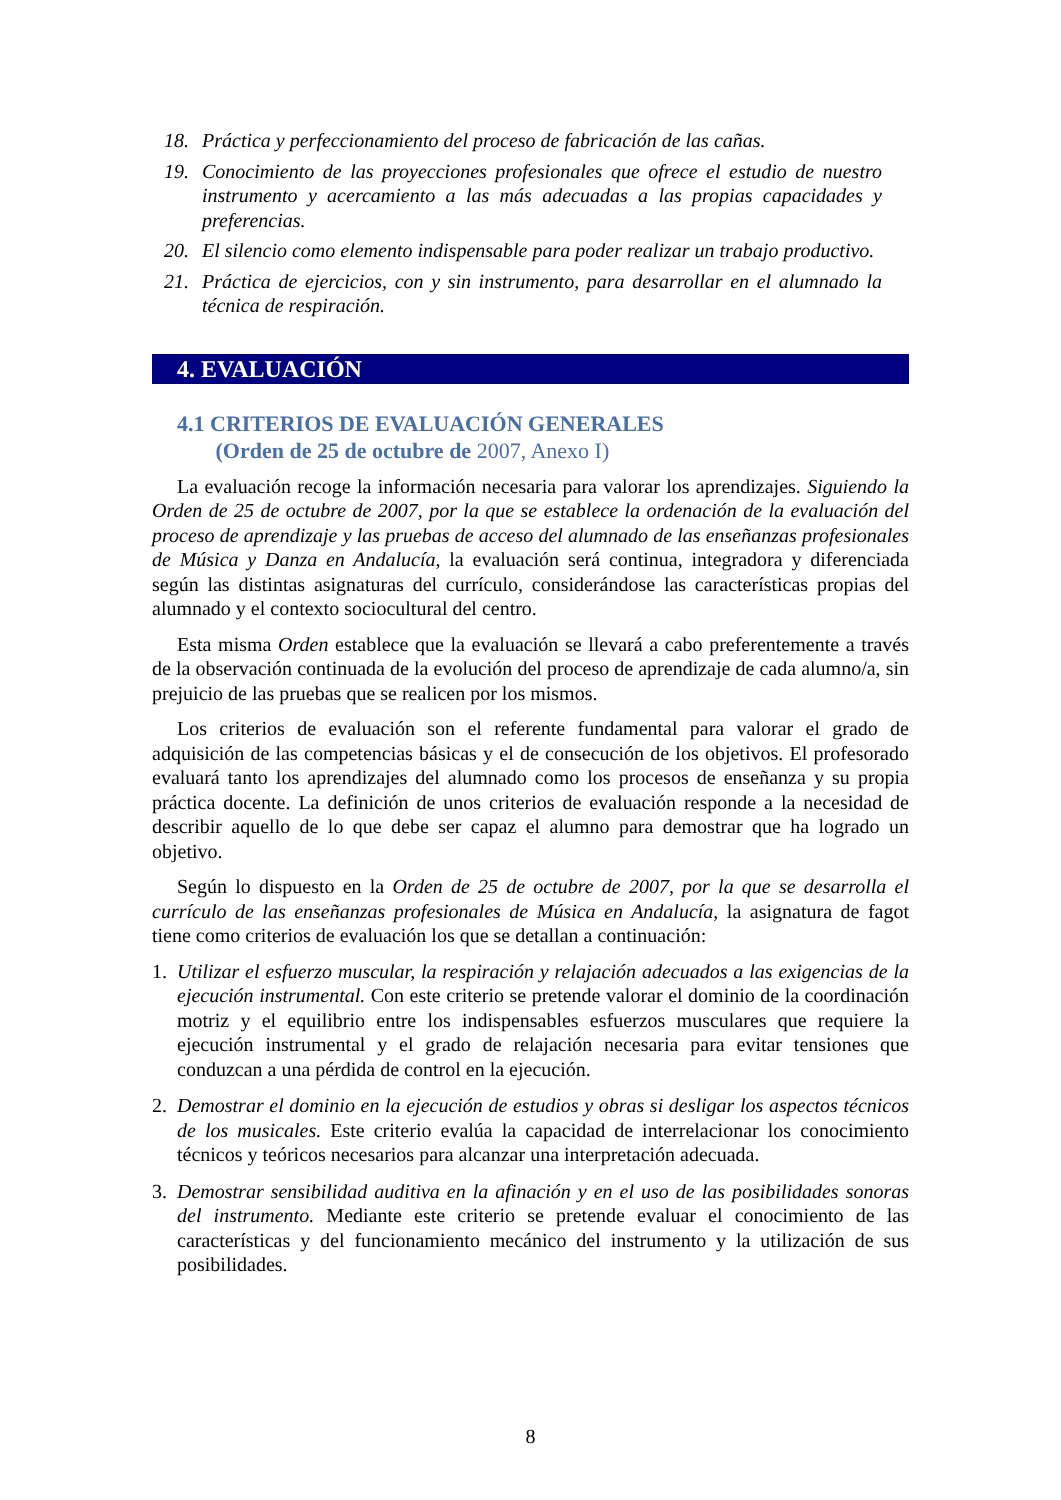18. Práctica y perfeccionamiento del proceso de fabricación de las cañas.
19. Conocimiento de las proyecciones profesionales que ofrece el estudio de nuestro instrumento y acercamiento a las más adecuadas a las propias capacidades y preferencias.
20. El silencio como elemento indispensable para poder realizar un trabajo productivo.
21. Práctica de ejercicios, con y sin instrumento, para desarrollar en el alumnado la técnica de respiración.
4. EVALUACIÓN
4.1 CRITERIOS DE EVALUACIÓN GENERALES
(Orden de 25 de octubre de 2007, Anexo I)
La evaluación recoge la información necesaria para valorar los aprendizajes. Siguiendo la Orden de 25 de octubre de 2007, por la que se establece la ordenación de la evaluación del proceso de aprendizaje y las pruebas de acceso del alumnado de las enseñanzas profesionales de Música y Danza en Andalucía, la evaluación será continua, integradora y diferenciada según las distintas asignaturas del currículo, considerándose las características propias del alumnado y el contexto sociocultural del centro.
Esta misma Orden establece que la evaluación se llevará a cabo preferentemente a través de la observación continuada de la evolución del proceso de aprendizaje de cada alumno/a, sin prejuicio de las pruebas que se realicen por los mismos.
Los criterios de evaluación son el referente fundamental para valorar el grado de adquisición de las competencias básicas y el de consecución de los objetivos. El profesorado evaluará tanto los aprendizajes del alumnado como los procesos de enseñanza y su propia práctica docente. La definición de unos criterios de evaluación responde a la necesidad de describir aquello de lo que debe ser capaz el alumno para demostrar que ha logrado un objetivo.
Según lo dispuesto en la Orden de 25 de octubre de 2007, por la que se desarrolla el currículo de las enseñanzas profesionales de Música en Andalucía, la asignatura de fagot tiene como criterios de evaluación los que se detallan a continuación:
1. Utilizar el esfuerzo muscular, la respiración y relajación adecuados a las exigencias de la ejecución instrumental. Con este criterio se pretende valorar el dominio de la coordinación motriz y el equilibrio entre los indispensables esfuerzos musculares que requiere la ejecución instrumental y el grado de relajación necesaria para evitar tensiones que conduzcan a una pérdida de control en la ejecución.
2. Demostrar el dominio en la ejecución de estudios y obras si desligar los aspectos técnicos de los musicales. Este criterio evalúa la capacidad de interrelacionar los conocimiento técnicos y teóricos necesarios para alcanzar una interpretación adecuada.
3. Demostrar sensibilidad auditiva en la afinación y en el uso de las posibilidades sonoras del instrumento. Mediante este criterio se pretende evaluar el conocimiento de las características y del funcionamiento mecánico del instrumento y la utilización de sus posibilidades.
8